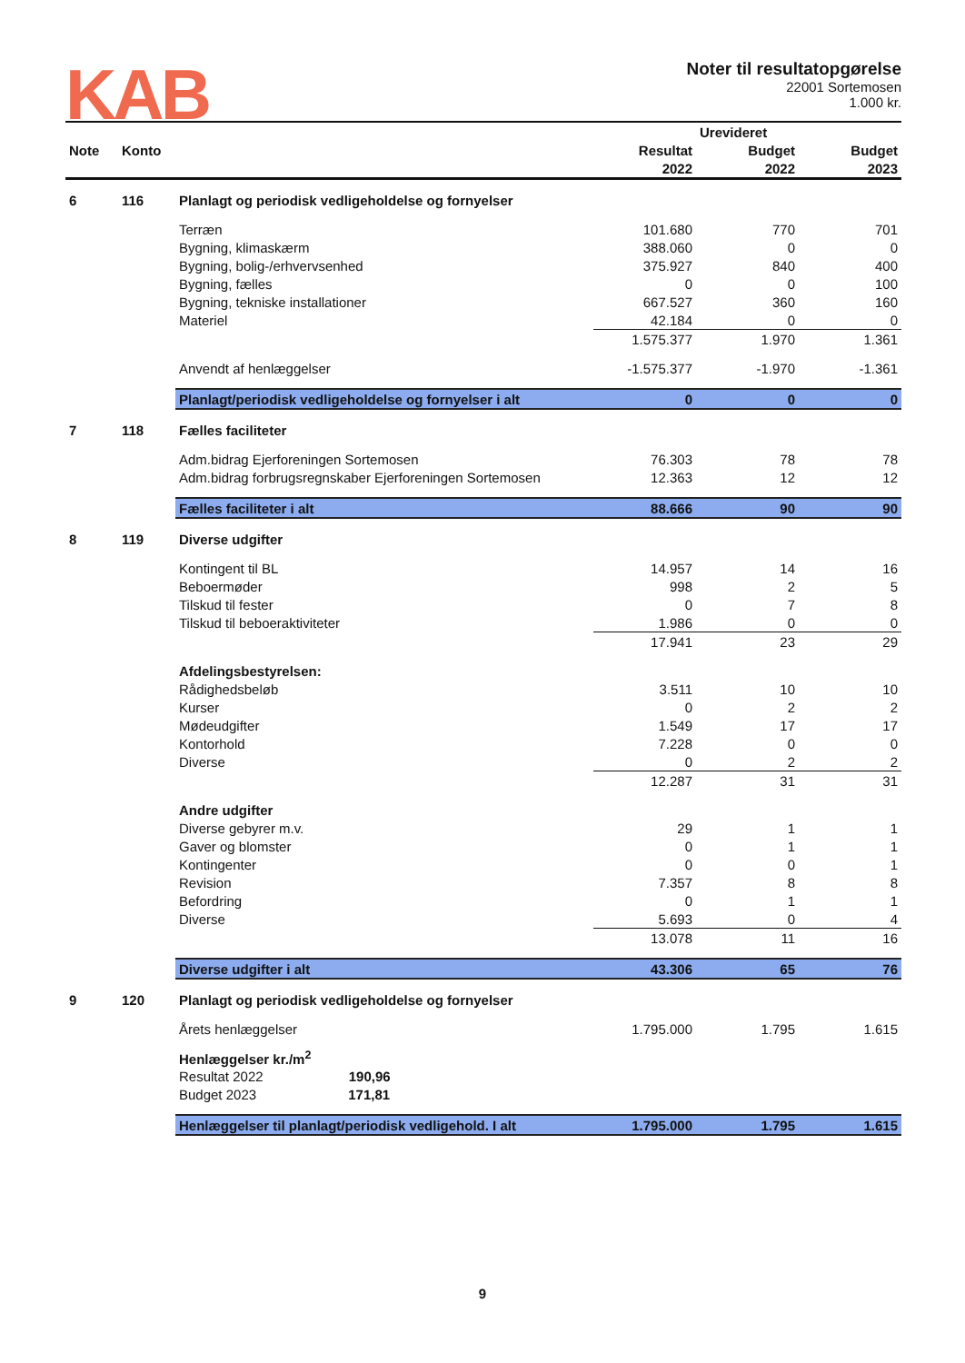KAB
Noter til resultatopgørelse
22001 Sortemosen
1.000 kr.
| | | | | Urevideret | |
| --- | --- | --- | --- | --- | --- |
| Note | Konto | | Resultat | Budget | Budget |
| | | | 2022 | 2022 | 2023 |
| 6 | 116 | Planlagt og periodisk vedligeholdelse og fornyelser | | | |
| | | Terræn | 101.680 | 770 | 701 |
| | | Bygning, klimaskærm | 388.060 | 0 | 0 |
| | | Bygning, bolig-/erhvervsenhed | 375.927 | 840 | 400 |
| | | Bygning, fælles | 0 | 0 | 100 |
| | | Bygning, tekniske installationer | 667.527 | 360 | 160 |
| | | Materiel | 42.184 | 0 | 0 |
| | | | 1.575.377 | 1.970 | 1.361 |
| | | Anvendt af henlæggelser | -1.575.377 | -1.970 | -1.361 |
| | | Planlagt/periodisk vedligeholdelse og fornyelser i alt | 0 | 0 | 0 |
| 7 | 118 | Fælles faciliteter | | | |
| | | Adm.bidrag Ejerforeningen Sortemosen | 76.303 | 78 | 78 |
| | | Adm.bidrag forbrugsregnskaber Ejerforeningen Sortemosen | 12.363 | 12 | 12 |
| | | Fælles faciliteter i alt | 88.666 | 90 | 90 |
| 8 | 119 | Diverse udgifter | | | |
| | | Kontingent til BL | 14.957 | 14 | 16 |
| | | Beboermøder | 998 | 2 | 5 |
| | | Tilskud til fester | 0 | 7 | 8 |
| | | Tilskud til beboeraktiviteter | 1.986 | 0 | 0 |
| | | | 17.941 | 23 | 29 |
| | | Afdelingsbestyrelsen: | | | |
| | | Rådighedsbeløb | 3.511 | 10 | 10 |
| | | Kurser | 0 | 2 | 2 |
| | | Mødeudgifter | 1.549 | 17 | 17 |
| | | Kontorhold | 7.228 | 0 | 0 |
| | | Diverse | 0 | 2 | 2 |
| | | | 12.287 | 31 | 31 |
| | | Andre udgifter | | | |
| | | Diverse gebyrer m.v. | 29 | 1 | 1 |
| | | Gaver og blomster | 0 | 1 | 1 |
| | | Kontingenter | 0 | 0 | 1 |
| | | Revision | 7.357 | 8 | 8 |
| | | Befordring | 0 | 1 | 1 |
| | | Diverse | 5.693 | 0 | 4 |
| | | | 13.078 | 11 | 16 |
| | | Diverse udgifter i alt | 43.306 | 65 | 76 |
| 9 | 120 | Planlagt og periodisk vedligeholdelse og fornyelser | | | |
| | | Årets henlæggelser | 1.795.000 | 1.795 | 1.615 |
| | | Henlæggelser kr./m<sup>2</sup> | | | |
| | | Resultat 2022 190,96 | | | |
| | | Budget 2023 171,81 | | | |
| | | Henlæggelser til planlagt/periodisk vedligehold. I alt | 1.795.000 | 1.795 | 1.615 |
9